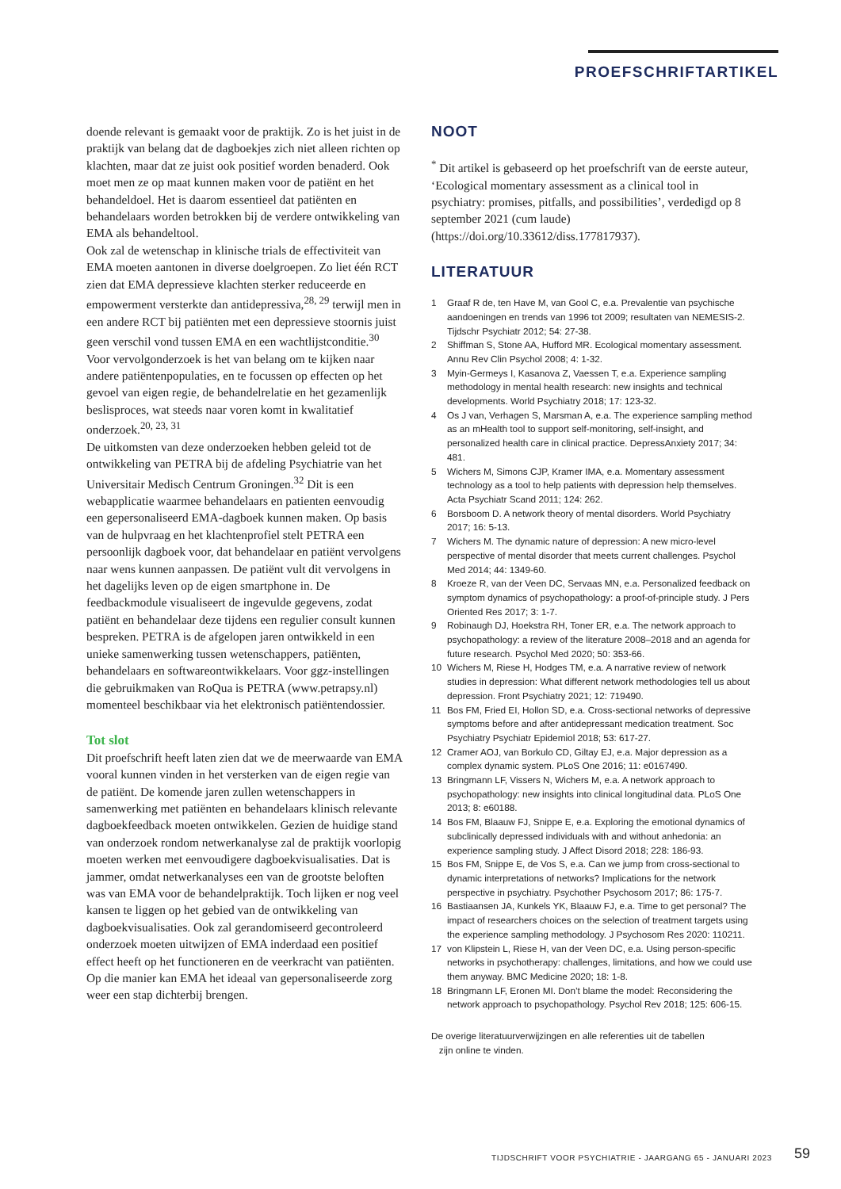PROEFSCHRIFTARTIKEL
doende relevant is gemaakt voor de praktijk. Zo is het juist in de praktijk van belang dat de dagboekjes zich niet alleen richten op klachten, maar dat ze juist ook positief worden benaderd. Ook moet men ze op maat kunnen maken voor de patiënt en het behandeldoel. Het is daarom essentieel dat patiënten en behandelaars worden betrokken bij de verdere ontwikkeling van EMA als behandeltool.
Ook zal de wetenschap in klinische trials de effectiviteit van EMA moeten aantonen in diverse doelgroepen. Zo liet één RCT zien dat EMA depressieve klachten sterker reduceerde en empowerment versterkte dan antidepressiva,<sup>28, 29</sup> terwijl men in een andere RCT bij patiënten met een depressieve stoornis juist geen verschil vond tussen EMA en een wachtlijstconditie.<sup>30</sup> Voor vervolgonderzoek is het van belang om te kijken naar andere patiëntenpopulaties, en te focussen op effecten op het gevoel van eigen regie, de behandelrelatie en het gezamenlijk beslisproces, wat steeds naar voren komt in kwalitatief onderzoek.<sup>20, 23, 31</sup>
De uitkomsten van deze onderzoeken hebben geleid tot de ontwikkeling van PETRA bij de afdeling Psychiatrie van het Universitair Medisch Centrum Groningen.<sup>32</sup> Dit is een webapplicatie waarmee behandelaars en patienten eenvoudig een gepersonaliseerd EMA-dagboek kunnen maken. Op basis van de hulpvraag en het klachtenprofiel stelt PETRA een persoonlijk dagboek voor, dat behandelaar en patiënt vervolgens naar wens kunnen aanpassen. De patiënt vult dit vervolgens in het dagelijks leven op de eigen smartphone in. De feedbackmodule visualiseert de ingevulde gegevens, zodat patiënt en behandelaar deze tijdens een regulier consult kunnen bespreken. PETRA is de afgelopen jaren ontwikkeld in een unieke samenwerking tussen wetenschappers, patiënten, behandelaars en softwareontwikkelaars. Voor ggz-instellingen die gebruikmaken van RoQua is PETRA (www.petrapsy.nl) momenteel beschikbaar via het elektronisch patiëntendossier.
Tot slot
Dit proefschrift heeft laten zien dat we de meerwaarde van EMA vooral kunnen vinden in het versterken van de eigen regie van de patiënt. De komende jaren zullen wetenschappers in samenwerking met patiënten en behandelaars klinisch relevante dagboekfeedback moeten ontwikkelen. Gezien de huidige stand van onderzoek rondom netwerkanalyse zal de praktijk voorlopig moeten werken met eenvoudigere dagboekvisualisaties. Dat is jammer, omdat netwerkanalyses een van de grootste beloften was van EMA voor de behandelpraktijk. Toch lijken er nog veel kansen te liggen op het gebied van de ontwikkeling van dagboekvisualisaties. Ook zal gerandomiseerd gecontroleerd onderzoek moeten uitwijzen of EMA inderdaad een positief effect heeft op het functioneren en de veerkracht van patiënten. Op die manier kan EMA het ideaal van gepersonaliseerde zorg weer een stap dichterbij brengen.
NOOT
<sup>*</sup> Dit artikel is gebaseerd op het proefschrift van de eerste auteur, ‘Ecological momentary assessment as a clinical tool in psychiatry: promises, pitfalls, and possibilities’, verdedigd op 8 september 2021 (cum laude)(https://doi.org/10.33612/diss.177817937).
LITERATUUR
1 Graaf R de, ten Have M, van Gool C, e.a. Prevalentie van psychische aandoeningen en trends van 1996 tot 2009; resultaten van NEMESIS-2. Tijdschr Psychiatr 2012; 54: 27-38.
2 Shiffman S, Stone AA, Hufford MR. Ecological momentary assessment. Annu Rev Clin Psychol 2008; 4: 1-32.
3 Myin-Germeys I, Kasanova Z, Vaessen T, e.a. Experience sampling methodology in mental health research: new insights and technical developments. World Psychiatry 2018; 17: 123-32.
4 Os J van, Verhagen S, Marsman A, e.a. The experience sampling method as an mHealth tool to support self-monitoring, self-insight, and personalized health care in clinical practice. DepressAnxiety 2017; 34: 481.
5 Wichers M, Simons CJP, Kramer IMA, e.a. Momentary assessment technology as a tool to help patients with depression help themselves. Acta Psychiatr Scand 2011; 124: 262.
6 Borsboom D. A network theory of mental disorders. World Psychiatry 2017; 16: 5-13.
7 Wichers M. The dynamic nature of depression: A new micro-level perspective of mental disorder that meets current challenges. Psychol Med 2014; 44: 1349-60.
8 Kroeze R, van der Veen DC, Servaas MN, e.a. Personalized feedback on symptom dynamics of psychopathology: a proof-of-principle study. J Pers Oriented Res 2017; 3: 1-7.
9 Robinaugh DJ, Hoekstra RH, Toner ER, e.a. The network approach to psychopathology: a review of the literature 2008–2018 and an agenda for future research. Psychol Med 2020; 50: 353-66.
10 Wichers M, Riese H, Hodges TM, e.a. A narrative review of network studies in depression: What different network methodologies tell us about depression. Front Psychiatry 2021; 12: 719490.
11 Bos FM, Fried EI, Hollon SD, e.a. Cross-sectional networks of depressive symptoms before and after antidepressant medication treatment. Soc Psychiatry Psychiatr Epidemiol 2018; 53: 617-27.
12 Cramer AOJ, van Borkulo CD, Giltay EJ, e.a. Major depression as a complex dynamic system. PLoS One 2016; 11: e0167490.
13 Bringmann LF, Vissers N, Wichers M, e.a. A network approach to psychopathology: new insights into clinical longitudinal data. PLoS One 2013; 8: e60188.
14 Bos FM, Blaauw FJ, Snippe E, e.a. Exploring the emotional dynamics of subclinically depressed individuals with and without anhedonia: an experience sampling study. J Affect Disord 2018; 228: 186-93.
15 Bos FM, Snippe E, de Vos S, e.a. Can we jump from cross-sectional to dynamic interpretations of networks? Implications for the network perspective in psychiatry. Psychother Psychosom 2017; 86: 175-7.
16 Bastiaansen JA, Kunkels YK, Blaauw FJ, e.a. Time to get personal? The impact of researchers choices on the selection of treatment targets using the experience sampling methodology. J Psychosom Res 2020: 110211.
17 von Klipstein L, Riese H, van der Veen DC, e.a. Using person-specific networks in psychotherapy: challenges, limitations, and how we could use them anyway. BMC Medicine 2020; 18: 1-8.
18 Bringmann LF, Eronen MI. Don’t blame the model: Reconsidering the network approach to psychopathology. Psychol Rev 2018; 125: 606-15.
De overige literatuurverwijzingen en alle referenties uit de tabellen
zijn online te vinden.
TIJDSCHRIFT VOOR PSYCHIATRIE - JAARGANG 65 - JANUARI 2023
59